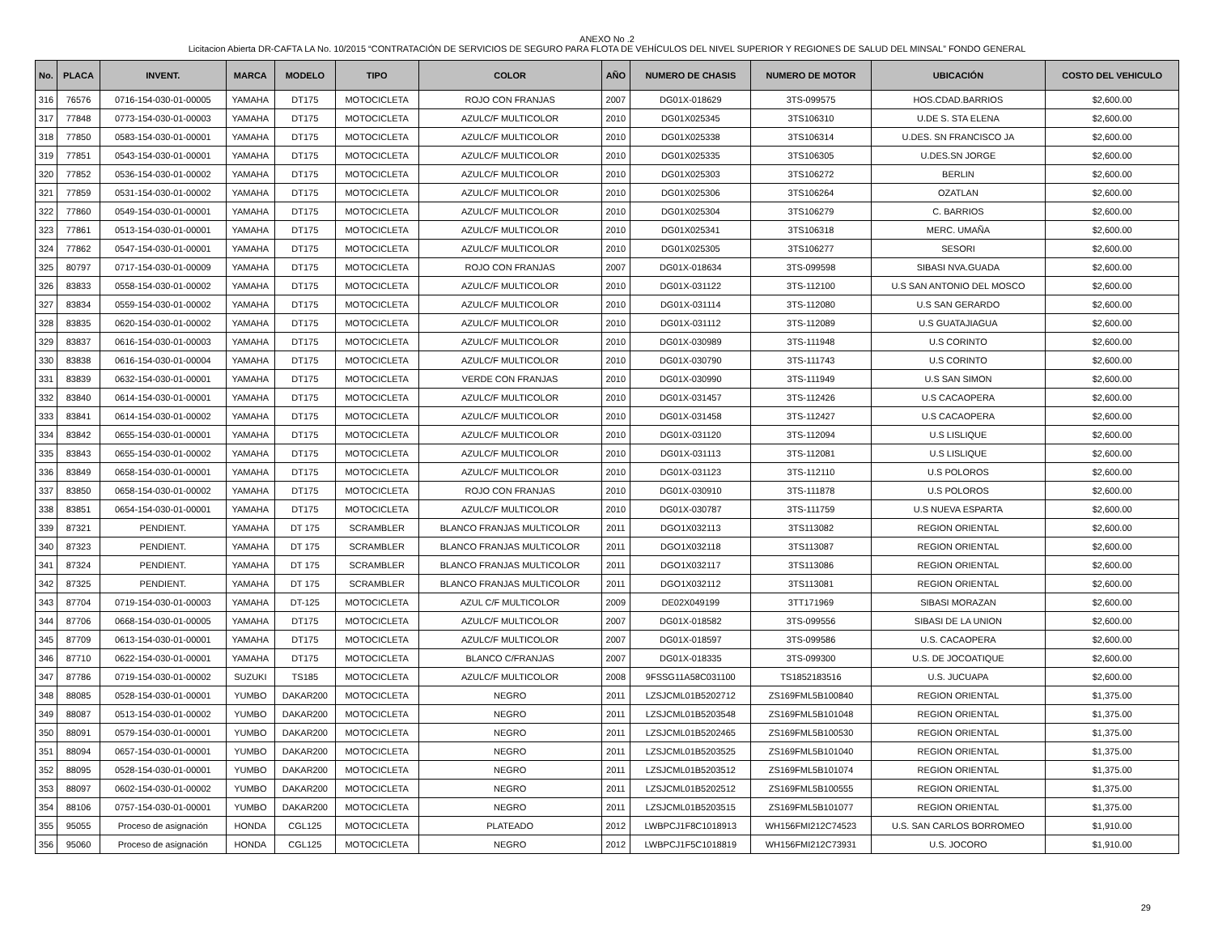ANEXO No .2
Licitacion Abierta DR-CAFTA LA No. 10/2015 “CONTRATACIÓN DE SERVICIOS DE SEGURO PARA FLOTA DE VEHÍCULOS DEL NIVEL SUPERIOR Y REGIONES DE SALUD DEL MINSAL” FONDO GENERAL
| No. | PLACA | INVENT. | MARCA | MODELO | TIPO | COLOR | AÑO | NUMERO DE CHASIS | NUMERO DE MOTOR | UBICACIÓN | COSTO DEL VEHICULO |
| --- | --- | --- | --- | --- | --- | --- | --- | --- | --- | --- | --- |
| 316 | 76576 | 0716-154-030-01-00005 | YAMAHA | DT175 | MOTOCICLETA | ROJO CON FRANJAS | 2007 | DG01X-018629 | 3TS-099575 | HOS.CDAD.BARRIOS | $2,600.00 |
| 317 | 77848 | 0773-154-030-01-00003 | YAMAHA | DT175 | MOTOCICLETA | AZULC/F MULTICOLOR | 2010 | DG01X025345 | 3TS106310 | U.DE S. STA ELENA | $2,600.00 |
| 318 | 77850 | 0583-154-030-01-00001 | YAMAHA | DT175 | MOTOCICLETA | AZULC/F MULTICOLOR | 2010 | DG01X025338 | 3TS106314 | U.DES. SN FRANCISCO JA | $2,600.00 |
| 319 | 77851 | 0543-154-030-01-00001 | YAMAHA | DT175 | MOTOCICLETA | AZULC/F MULTICOLOR | 2010 | DG01X025335 | 3TS106305 | U.DES.SN JORGE | $2,600.00 |
| 320 | 77852 | 0536-154-030-01-00002 | YAMAHA | DT175 | MOTOCICLETA | AZULC/F MULTICOLOR | 2010 | DG01X025303 | 3TS106272 | BERLIN | $2,600.00 |
| 321 | 77859 | 0531-154-030-01-00002 | YAMAHA | DT175 | MOTOCICLETA | AZULC/F MULTICOLOR | 2010 | DG01X025306 | 3TS106264 | OZATLAN | $2,600.00 |
| 322 | 77860 | 0549-154-030-01-00001 | YAMAHA | DT175 | MOTOCICLETA | AZULC/F MULTICOLOR | 2010 | DG01X025304 | 3TS106279 | C. BARRIOS | $2,600.00 |
| 323 | 77861 | 0513-154-030-01-00001 | YAMAHA | DT175 | MOTOCICLETA | AZULC/F MULTICOLOR | 2010 | DG01X025341 | 3TS106318 | MERC. UMAÑA | $2,600.00 |
| 324 | 77862 | 0547-154-030-01-00001 | YAMAHA | DT175 | MOTOCICLETA | AZULC/F MULTICOLOR | 2010 | DG01X025305 | 3TS106277 | SESORI | $2,600.00 |
| 325 | 80797 | 0717-154-030-01-00009 | YAMAHA | DT175 | MOTOCICLETA | ROJO CON FRANJAS | 2007 | DG01X-018634 | 3TS-099598 | SIBASI NVA.GUADA | $2,600.00 |
| 326 | 83833 | 0558-154-030-01-00002 | YAMAHA | DT175 | MOTOCICLETA | AZULC/F MULTICOLOR | 2010 | DG01X-031122 | 3TS-112100 | U.S SAN ANTONIO DEL MOSCO | $2,600.00 |
| 327 | 83834 | 0559-154-030-01-00002 | YAMAHA | DT175 | MOTOCICLETA | AZULC/F MULTICOLOR | 2010 | DG01X-031114 | 3TS-112080 | U.S SAN GERARDO | $2,600.00 |
| 328 | 83835 | 0620-154-030-01-00002 | YAMAHA | DT175 | MOTOCICLETA | AZULC/F MULTICOLOR | 2010 | DG01X-031112 | 3TS-112089 | U.S GUATAJIAGUA | $2,600.00 |
| 329 | 83837 | 0616-154-030-01-00003 | YAMAHA | DT175 | MOTOCICLETA | AZULC/F MULTICOLOR | 2010 | DG01X-030989 | 3TS-111948 | U.S CORINTO | $2,600.00 |
| 330 | 83838 | 0616-154-030-01-00004 | YAMAHA | DT175 | MOTOCICLETA | AZULC/F MULTICOLOR | 2010 | DG01X-030790 | 3TS-111743 | U.S CORINTO | $2,600.00 |
| 331 | 83839 | 0632-154-030-01-00001 | YAMAHA | DT175 | MOTOCICLETA | VERDE CON FRANJAS | 2010 | DG01X-030990 | 3TS-111949 | U.S SAN SIMON | $2,600.00 |
| 332 | 83840 | 0614-154-030-01-00001 | YAMAHA | DT175 | MOTOCICLETA | AZULC/F MULTICOLOR | 2010 | DG01X-031457 | 3TS-112426 | U.S CACAOPERA | $2,600.00 |
| 333 | 83841 | 0614-154-030-01-00002 | YAMAHA | DT175 | MOTOCICLETA | AZULC/F MULTICOLOR | 2010 | DG01X-031458 | 3TS-112427 | U.S CACAOPERA | $2,600.00 |
| 334 | 83842 | 0655-154-030-01-00001 | YAMAHA | DT175 | MOTOCICLETA | AZULC/F MULTICOLOR | 2010 | DG01X-031120 | 3TS-112094 | U.S LISLIQUE | $2,600.00 |
| 335 | 83843 | 0655-154-030-01-00002 | YAMAHA | DT175 | MOTOCICLETA | AZULC/F MULTICOLOR | 2010 | DG01X-031113 | 3TS-112081 | U.S LISLIQUE | $2,600.00 |
| 336 | 83849 | 0658-154-030-01-00001 | YAMAHA | DT175 | MOTOCICLETA | AZULC/F MULTICOLOR | 2010 | DG01X-031123 | 3TS-112110 | U.S POLOROS | $2,600.00 |
| 337 | 83850 | 0658-154-030-01-00002 | YAMAHA | DT175 | MOTOCICLETA | ROJO CON FRANJAS | 2010 | DG01X-030910 | 3TS-111878 | U.S POLOROS | $2,600.00 |
| 338 | 83851 | 0654-154-030-01-00001 | YAMAHA | DT175 | MOTOCICLETA | AZULC/F MULTICOLOR | 2010 | DG01X-030787 | 3TS-111759 | U.S NUEVA ESPARTA | $2,600.00 |
| 339 | 87321 | PENDIENT. | YAMAHA | DT 175 | SCRAMBLER | BLANCO FRANJAS MULTICOLOR | 2011 | DGO1X032113 | 3TS113082 | REGION ORIENTAL | $2,600.00 |
| 340 | 87323 | PENDIENT. | YAMAHA | DT 175 | SCRAMBLER | BLANCO FRANJAS MULTICOLOR | 2011 | DGO1X032118 | 3TS113087 | REGION ORIENTAL | $2,600.00 |
| 341 | 87324 | PENDIENT. | YAMAHA | DT 175 | SCRAMBLER | BLANCO FRANJAS MULTICOLOR | 2011 | DGO1X032117 | 3TS113086 | REGION ORIENTAL | $2,600.00 |
| 342 | 87325 | PENDIENT. | YAMAHA | DT 175 | SCRAMBLER | BLANCO FRANJAS MULTICOLOR | 2011 | DGO1X032112 | 3TS113081 | REGION ORIENTAL | $2,600.00 |
| 343 | 87704 | 0719-154-030-01-00003 | YAMAHA | DT-125 | MOTOCICLETA | AZUL C/F MULTICOLOR | 2009 | DE02X049199 | 3TT171969 | SIBASI MORAZAN | $2,600.00 |
| 344 | 87706 | 0668-154-030-01-00005 | YAMAHA | DT175 | MOTOCICLETA | AZULC/F MULTICOLOR | 2007 | DG01X-018582 | 3TS-099556 | SIBASI DE LA UNION | $2,600.00 |
| 345 | 87709 | 0613-154-030-01-00001 | YAMAHA | DT175 | MOTOCICLETA | AZULC/F MULTICOLOR | 2007 | DG01X-018597 | 3TS-099586 | U.S. CACAOPERA | $2,600.00 |
| 346 | 87710 | 0622-154-030-01-00001 | YAMAHA | DT175 | MOTOCICLETA | BLANCO C/FRANJAS | 2007 | DG01X-018335 | 3TS-099300 | U.S. DE JOCOATIQUE | $2,600.00 |
| 347 | 87786 | 0719-154-030-01-00002 | SUZUKI | TS185 | MOTOCICLETA | AZULC/F MULTICOLOR | 2008 | 9FSSG11A58C031100 | TS1852183516 | U.S. JUCUAPA | $2,600.00 |
| 348 | 88085 | 0528-154-030-01-00001 | YUMBO | DAKAR200 | MOTOCICLETA | NEGRO | 2011 | LZSJCML01B5202712 | ZS169FML5B100840 | REGION ORIENTAL | $1,375.00 |
| 349 | 88087 | 0513-154-030-01-00002 | YUMBO | DAKAR200 | MOTOCICLETA | NEGRO | 2011 | LZSJCML01B5203548 | ZS169FML5B101048 | REGION ORIENTAL | $1,375.00 |
| 350 | 88091 | 0579-154-030-01-00001 | YUMBO | DAKAR200 | MOTOCICLETA | NEGRO | 2011 | LZSJCML01B5202465 | ZS169FML5B100530 | REGION ORIENTAL | $1,375.00 |
| 351 | 88094 | 0657-154-030-01-00001 | YUMBO | DAKAR200 | MOTOCICLETA | NEGRO | 2011 | LZSJCML01B5203525 | ZS169FML5B101040 | REGION ORIENTAL | $1,375.00 |
| 352 | 88095 | 0528-154-030-01-00001 | YUMBO | DAKAR200 | MOTOCICLETA | NEGRO | 2011 | LZSJCML01B5203512 | ZS169FML5B101074 | REGION ORIENTAL | $1,375.00 |
| 353 | 88097 | 0602-154-030-01-00002 | YUMBO | DAKAR200 | MOTOCICLETA | NEGRO | 2011 | LZSJCML01B5202512 | ZS169FML5B100555 | REGION ORIENTAL | $1,375.00 |
| 354 | 88106 | 0757-154-030-01-00001 | YUMBO | DAKAR200 | MOTOCICLETA | NEGRO | 2011 | LZSJCML01B5203515 | ZS169FML5B101077 | REGION ORIENTAL | $1,375.00 |
| 355 | 95055 | Proceso de asignación | HONDA | CGL125 | MOTOCICLETA | PLATEADO | 2012 | LWBPCJ1F8C1018913 | WH156FMI212C74523 | U.S. SAN CARLOS BORROMEO | $1,910.00 |
| 356 | 95060 | Proceso de asignación | HONDA | CGL125 | MOTOCICLETA | NEGRO | 2012 | LWBPCJ1F5C1018819 | WH156FMI212C73931 | U.S. JOCORO | $1,910.00 |
29